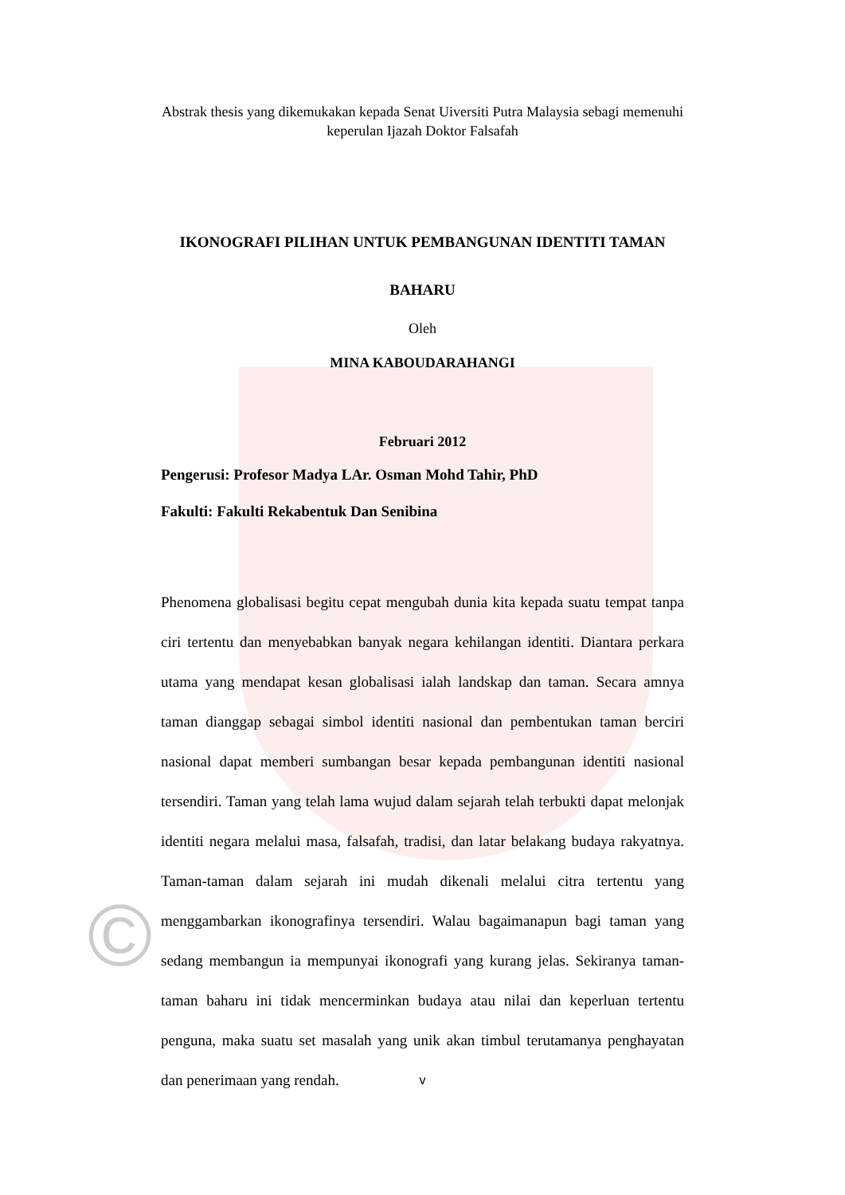©
Abstrak thesis yang dikemukakan kepada Senat Uiversiti Putra Malaysia sebagi memenuhi keperulan Ijazah Doktor Falsafah
IKONOGRAFI PILIHAN UNTUK PEMBANGUNAN IDENTITI TAMAN
BAHARU
Oleh
MINA KABOUDARAHANGI
Februari 2012
Pengerusi: Profesor Madya LAr. Osman Mohd Tahir, PhD
Fakulti: Fakulti Rekabentuk Dan Senibina
Phenomena globalisasi begitu cepat mengubah dunia kita kepada suatu tempat tanpa ciri tertentu dan menyebabkan banyak negara kehilangan identiti. Diantara perkara utama yang mendapat kesan globalisasi ialah landskap dan taman. Secara amnya taman dianggap sebagai simbol identiti nasional dan pembentukan taman berciri nasional dapat memberi sumbangan besar kepada pembangunan identiti nasional tersendiri. Taman yang telah lama wujud dalam sejarah telah terbukti dapat melonjak identiti negara melalui masa, falsafah, tradisi, dan latar belakang budaya rakyatnya. Taman-taman dalam sejarah ini mudah dikenali melalui citra tertentu yang menggambarkan ikonografinya tersendiri. Walau bagaimanapun bagi taman yang sedang membangun ia mempunyai ikonografi yang kurang jelas. Sekiranya taman-taman baharu ini tidak mencerminkan budaya atau nilai dan keperluan tertentu penguna, maka suatu set masalah yang unik akan timbul terutamanya penghayatan dan penerimaan yang rendah.
v